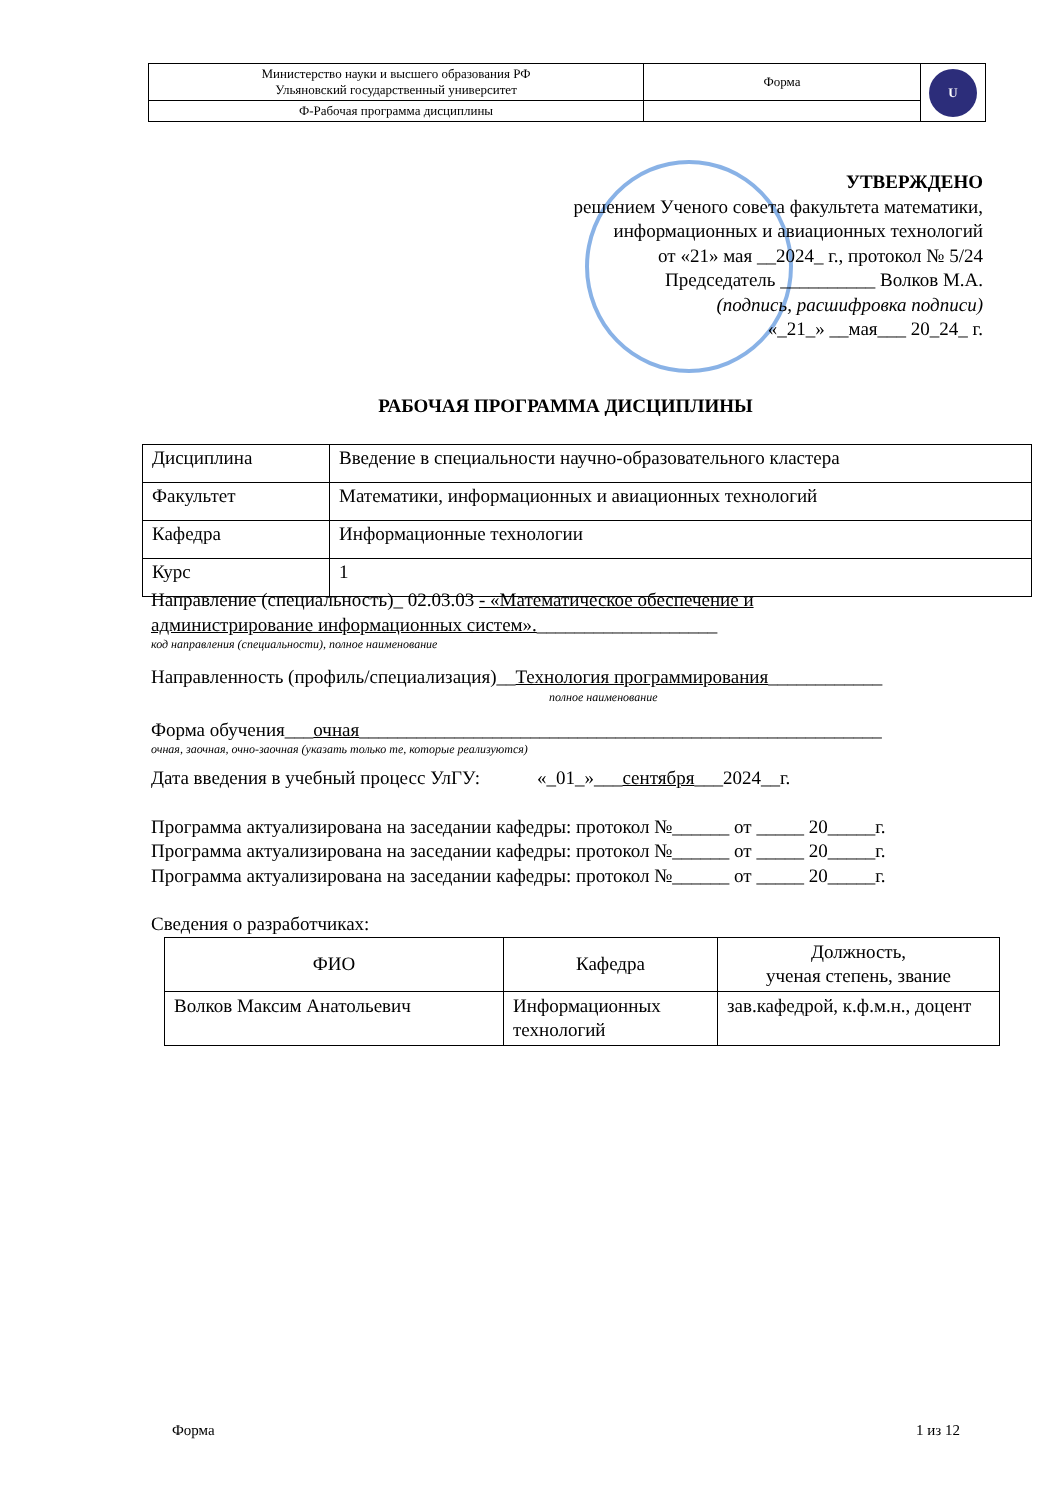| Министерство науки и высшего образования РФ Ульяновский государственный университет | Форма | U |
| Ф-Рабочая программа дисциплины | | |
УТВЕРЖДЕНО
решением Ученого совета факультета математики,
информационных и авиационных технологий
от «21» мая __2024_ г., протокол № 5/24
Председатель __________ Волков М.А.
(подпись, расшифровка подписи)
«_21_» __мая___ 20_24_ г.
РАБОЧАЯ ПРОГРАММА ДИСЦИПЛИНЫ
| Дисциплина | Введение в специальности научно-образовательного кластера |
| Факультет | Математики, информационных и авиационных технологий |
| Кафедра | Информационные технологии |
| Курс | 1 |
Направление (специальность)_ 02.03.03 - «Математическое обеспечение и
администрирование информационных систем».___________________
код направления (специальности), полное наименование
Направленность (профиль/специализация)__Технология программирования____________
полное наименование
Форма обучения___очная_______________________________________________________
очная, заочная, очно-заочная (указать только те, которые реализуются)
Дата введения в учебный процесс УлГУ: «_01_»___сентября___2024__г.
Программа актуализирована на заседании кафедры: протокол №______ от _____ 20_____г.
Программа актуализирована на заседании кафедры: протокол №______ от _____ 20_____г.
Программа актуализирована на заседании кафедры: протокол №______ от _____ 20_____г.
Сведения о разработчиках:
| ФИО | Кафедра | Должность, ученая степень, звание |
| --- | --- | --- |
| Волков Максим Анатольевич | Информационных технологий | зав.кафедрой, к.ф.м.н., доцент |
Форма 1 из 12